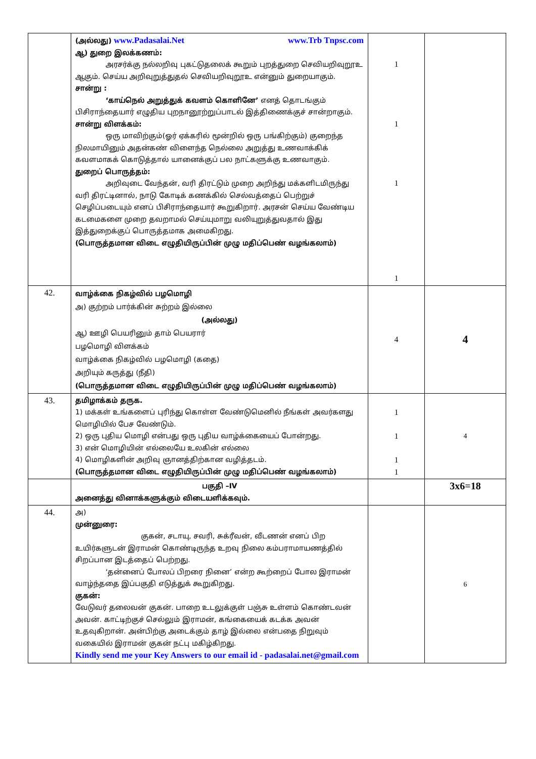| | (அல்லது) www.Padasalai.Net www.Trb Tnpsc.com ஆ) துறை இலக்கணம்: அரசர்க்கு நல்லறிவு புகட்டுதலைக் கூறும் புறத்துறை செவியறிவுறூஉ ஆகும். செய்ய அறிவுறுத்துதல் செவியறிவுறூஉ என்னும் துறையாகும். சான்று : ‘காய்நெல் அறுத்துக் கவளம் கொளினே’ எனத் தொடங்கும் பிசிராந்தையார் எழுதிய புறநானூற்றுப்பாடல் இத்திணைக்குச் சான்றாகும். சான்று விளக்கம்: ஒரு மாவிற்கும்(ஓர் ஏக்கரில் மூன்றில் ஒரு பங்கிற்கும்) குறைந்த நிலமாயினும் அதன்கண் விளைந்த நெல்லை அறுத்து உணவாக்கிக் கவளமாகக் கொடுத்தால் யானைக்குப் பல நாட்களுக்கு உணவாகும். துறைப் பொருத்தம்: அறிவுடை வேந்தன், வரி திரட்டும் முறை அறிந்து மக்களிடமிருந்து வரி திரட்டினால், நாடு கோடிக் கணக்கில் செல்வத்தைப் பெற்றுச் செழிப்படையும் எனப் பிசிராந்தையார் கூறுகிறார். அரசன் செய்ய வேண்டிய கடமைகளை முறை தவறாமல் செய்யுமாறு வலியுறுத்துவதால் இது இத்துறைக்குப் பொருத்தமாக அமைகிறது. (பொருத்தமான விடை எழுதியிருப்பின் முழு மதிப்பெண் வழங்கலாம்) | 1 1 1 1 | |
| 42. | வாழ்க்கை நிகழ்வில் பழமொழி அ) குற்றம் பார்க்கின் சுற்றம் இல்லை (அல்லது) ஆ) ஊழி பெயரினும் தாம் பெயரார் பழமொழி விளக்கம் வாழ்க்கை நிகழ்வில் பழமொழி (கதை) அறியும் கருத்து (நீதி) (பொருத்தமான விடை எழுதியிருப்பின் முழு மதிப்பெண் வழங்கலாம்) | 4 | 4 |
| 43. | தமிழாக்கம் தருக. 1) மக்கள் உங்களைப் புரிந்து கொள்ள வேண்டுமெனில் நீங்கள் அவர்களது மொழியில் பேச வேண்டும். 2) ஒரு புதிய மொழி என்பது ஒரு புதிய வாழ்க்கையைப் போன்றது. 3) என் மொழியின் எல்லையே உலகின் எல்லை 4) மொழிகளின் அறிவு ஞானத்திற்கான வழித்தடம். (பொருத்தமான விடை எழுதியிருப்பின் முழு மதிப்பெண் வழங்கலாம்) | 1 1 1 1 | 4 |
| | பகுதி –IV அனைத்து வினாக்களுக்கும் விடையளிக்கவும். | | 3x6=18 |
| 44. | அ) முன்னுரை: குகன், சடாயு, சவரி, சுக்ரீவன், வீடணன் எனப் பிற உயிர்களுடன் இராமன் கொண்டிருந்த உறவு நிலை கம்பராமாயணத்தில் சிறப்பான இடத்தைப் பெற்றது. ‘தன்னைப் போலப் பிறரை நினை’ என்ற கூற்றைப் போல இராமன் வாழ்ந்ததை இப்பகுதி எடுத்துக் கூறுகிறது. குகன்: வேடுவர் தலைவன் குகன். பாறை உடலுக்குள் பஞ்சு உள்ளம் கொண்டவன் அவன். காட்டிற்குச் செல்லும் இராமன், கங்கையைக் கடக்க அவன் உதவுகிறான். அன்பிற்கு அடைக்கும் தாழ் இல்லை என்பதை நிறுவும் வகையில் இராமன் குகன் நட்பு மகிழ்கிறது. Kindly send me your Key Answers to our email id - padasalai.net@gmail.com | | 6 |